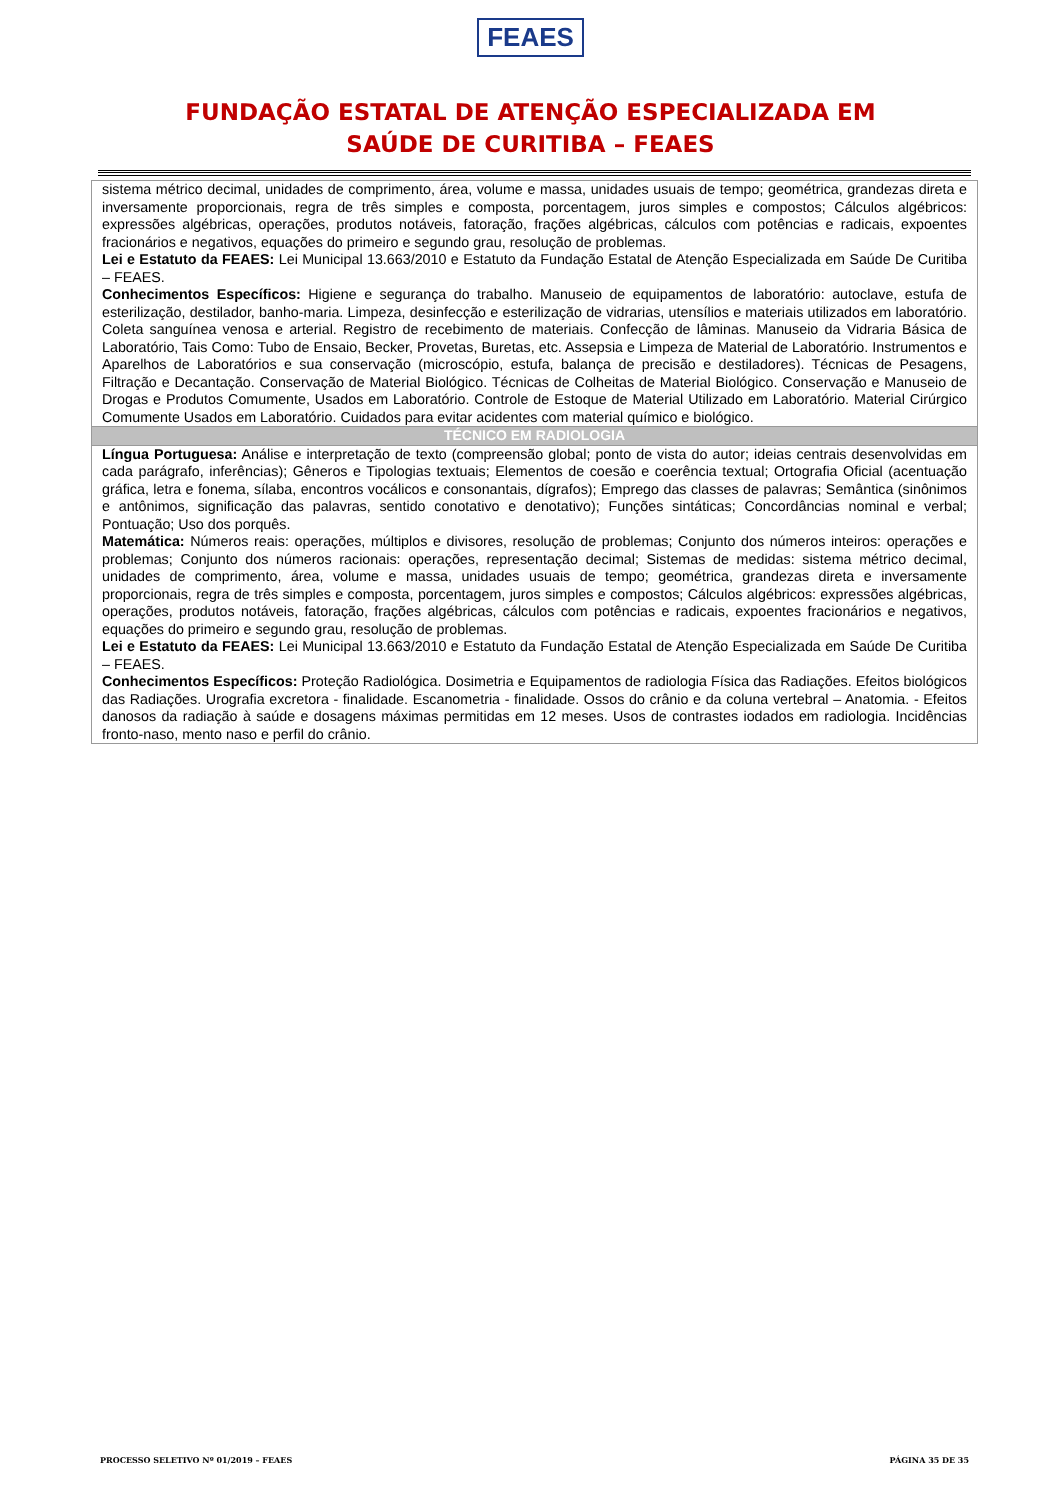FEAES
FUNDAÇÃO ESTATAL DE ATENÇÃO ESPECIALIZADA EM
SAÚDE DE CURITIBA – FEAES
| sistema métrico decimal, unidades de comprimento, área, volume e massa, unidades usuais de tempo; geométrica, grandezas direta e inversamente proporcionais, regra de três simples e composta, porcentagem, juros simples e compostos; Cálculos algébricos: expressões algébricas, operações, produtos notáveis, fatoração, frações algébricas, cálculos com potências e radicais, expoentes fracionários e negativos, equações do primeiro e segundo grau, resolução de problemas. Lei e Estatuto da FEAES: Lei Municipal 13.663/2010 e Estatuto da Fundação Estatal de Atenção Especializada em Saúde De Curitiba – FEAES. Conhecimentos Específicos: Higiene e segurança do trabalho. Manuseio de equipamentos de laboratório: autoclave, estufa de esterilização, destilador, banho-maria. Limpeza, desinfecção e esterilização de vidrarias, utensílios e materiais utilizados em laboratório. Coleta sanguínea venosa e arterial. Registro de recebimento de materiais. Confecção de lâminas. Manuseio da Vidraria Básica de Laboratório, Tais Como: Tubo de Ensaio, Becker, Provetas, Buretas, etc. Assepsia e Limpeza de Material de Laboratório. Instrumentos e Aparelhos de Laboratórios e sua conservação (microscópio, estufa, balança de precisão e destiladores). Técnicas de Pesagens, Filtração e Decantação. Conservação de Material Biológico. Técnicas de Colheitas de Material Biológico. Conservação e Manuseio de Drogas e Produtos Comumente, Usados em Laboratório. Controle de Estoque de Material Utilizado em Laboratório. Material Cirúrgico Comumente Usados em Laboratório. Cuidados para evitar acidentes com material químico e biológico. |
| TÉCNICO EM RADIOLOGIA |
| Língua Portuguesa: Análise e interpretação de texto (compreensão global; ponto de vista do autor; ideias centrais desenvolvidas em cada parágrafo, inferências); Gêneros e Tipologias textuais; Elementos de coesão e coerência textual; Ortografia Oficial (acentuação gráfica, letra e fonema, sílaba, encontros vocálicos e consonantais, dígrafos); Emprego das classes de palavras; Semântica (sinônimos e antônimos, significação das palavras, sentido conotativo e denotativo); Funções sintáticas; Concordâncias nominal e verbal; Pontuação; Uso dos porquês. Matemática: Números reais: operações, múltiplos e divisores, resolução de problemas; Conjunto dos números inteiros: operações e problemas; Conjunto dos números racionais: operações, representação decimal; Sistemas de medidas: sistema métrico decimal, unidades de comprimento, área, volume e massa, unidades usuais de tempo; geométrica, grandezas direta e inversamente proporcionais, regra de três simples e composta, porcentagem, juros simples e compostos; Cálculos algébricos: expressões algébricas, operações, produtos notáveis, fatoração, frações algébricas, cálculos com potências e radicais, expoentes fracionários e negativos, equações do primeiro e segundo grau, resolução de problemas. Lei e Estatuto da FEAES: Lei Municipal 13.663/2010 e Estatuto da Fundação Estatal de Atenção Especializada em Saúde De Curitiba – FEAES. Conhecimentos Específicos: Proteção Radiológica. Dosimetria e Equipamentos de radiologia Física das Radiações. Efeitos biológicos das Radiações. Urografia excretora - finalidade. Escanometria - finalidade. Ossos do crânio e da coluna vertebral – Anatomia. - Efeitos danosos da radiação à saúde e dosagens máximas permitidas em 12 meses. Usos de contrastes iodados em radiologia. Incidências fronto-naso, mento naso e perfil do crânio. |
PROCESSO SELETIVO Nº 01/2019 – FEAES PÁGINA 35 DE 35